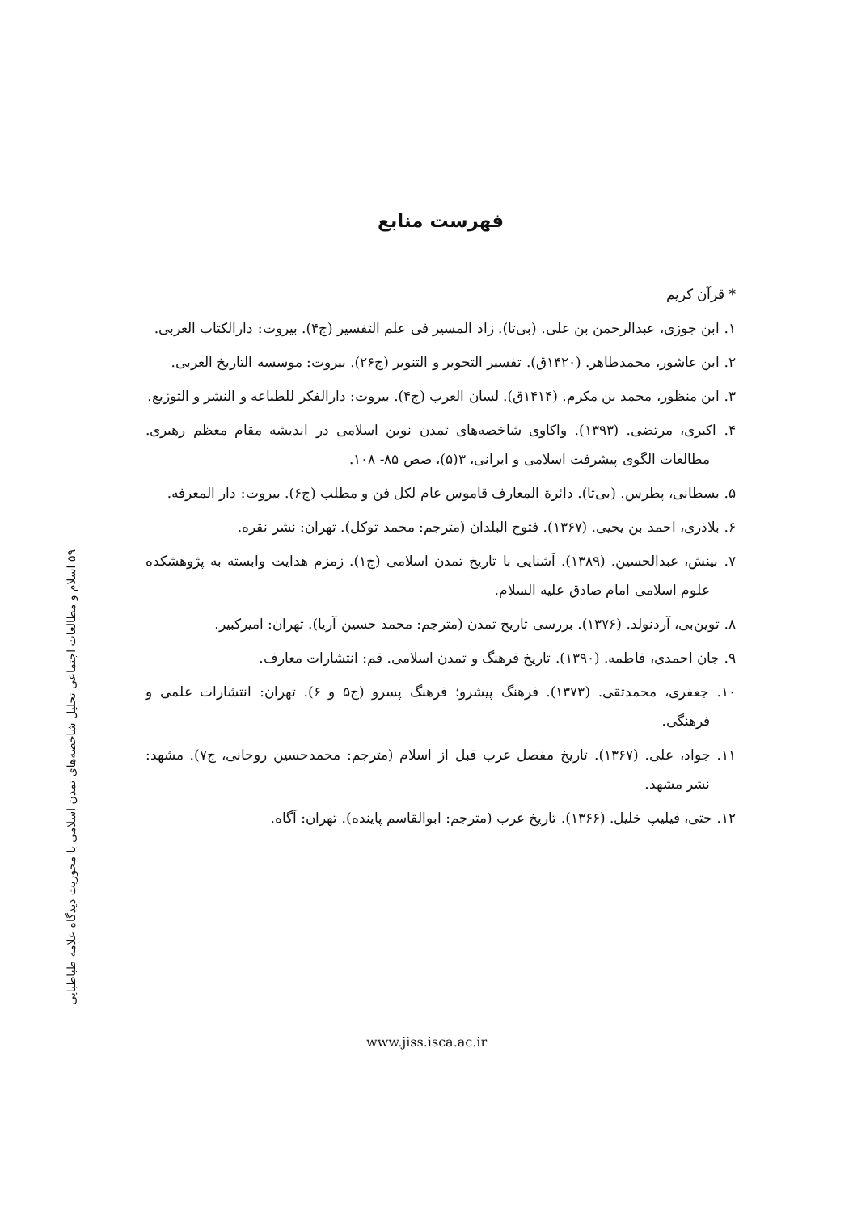۵۹ اسلام و مطالعات اجتماعی تحلیل شاخصه‌های تمدن اسلامی با محوریت دیدگاه علامه طباطبایی
فهرست منابع
* قرآن کریم
۱. ابن جوزی، عبدالرحمن بن علی. (بی‌تا). زاد المسیر فی علم التفسیر (ج۴). بیروت: دارالکتاب العربی.
۲. ابن عاشور، محمدطاهر. (۱۴۲۰ق). تفسیر التحویر و التنویر (ج۲۶). بیروت: موسسه التاریخ العربی.
۳. ابن منظور، محمد بن مکرم. (۱۴۱۴ق). لسان العرب (ج۴). بیروت: دارالفکر للطباعه و النشر و التوزیع.
۴. اکبری، مرتضی. (۱۳۹۳). واکاوی شاخصه‌های تمدن نوین اسلامی در اندیشه مقام معظم رهبری. مطالعات الگوی پیشرفت اسلامی و ایرانی، ۳(۵)، صص ۸۵- ۱۰۸.
۵. بسطانی، پطرس. (بی‌تا). دائرة المعارف قاموس عام لکل فن و مطلب (ج۶). بیروت: دار المعرفه.
۶. بلاذری، احمد بن یحیی. (۱۳۶۷). فتوح البلدان (مترجم: محمد توکل). تهران: نشر نقره.
۷. بینش، عبدالحسین. (۱۳۸۹). آشنایی با تاریخ تمدن اسلامی (ج۱). زمزم هدایت وابسته به پژوهشکده علوم اسلامی امام صادق علیه السلام.
۸. توین‌بی، آردنولد. (۱۳۷۶). بررسی تاریخ تمدن (مترجم: محمد حسین آریا). تهران: امیرکبیر.
۹. جان احمدی، فاطمه. (۱۳۹۰). تاریخ فرهنگ و تمدن اسلامی. قم: انتشارات معارف.
۱۰. جعفری، محمدتقی. (۱۳۷۳). فرهنگ پیشرو؛ فرهنگ پسرو (ج۵ و ۶). تهران: انتشارات علمی و فرهنگی.
۱۱. جواد، علی. (۱۳۶۷). تاریخ مفصل عرب قبل از اسلام (مترجم: محمدحسین روحانی، ج۷). مشهد: نشر مشهد.
۱۲. حتی، فیلیپ خلیل. (۱۳۶۶). تاریخ عرب (مترجم: ابوالقاسم پاینده). تهران: آگاه.
www.jiss.isca.ac.ir